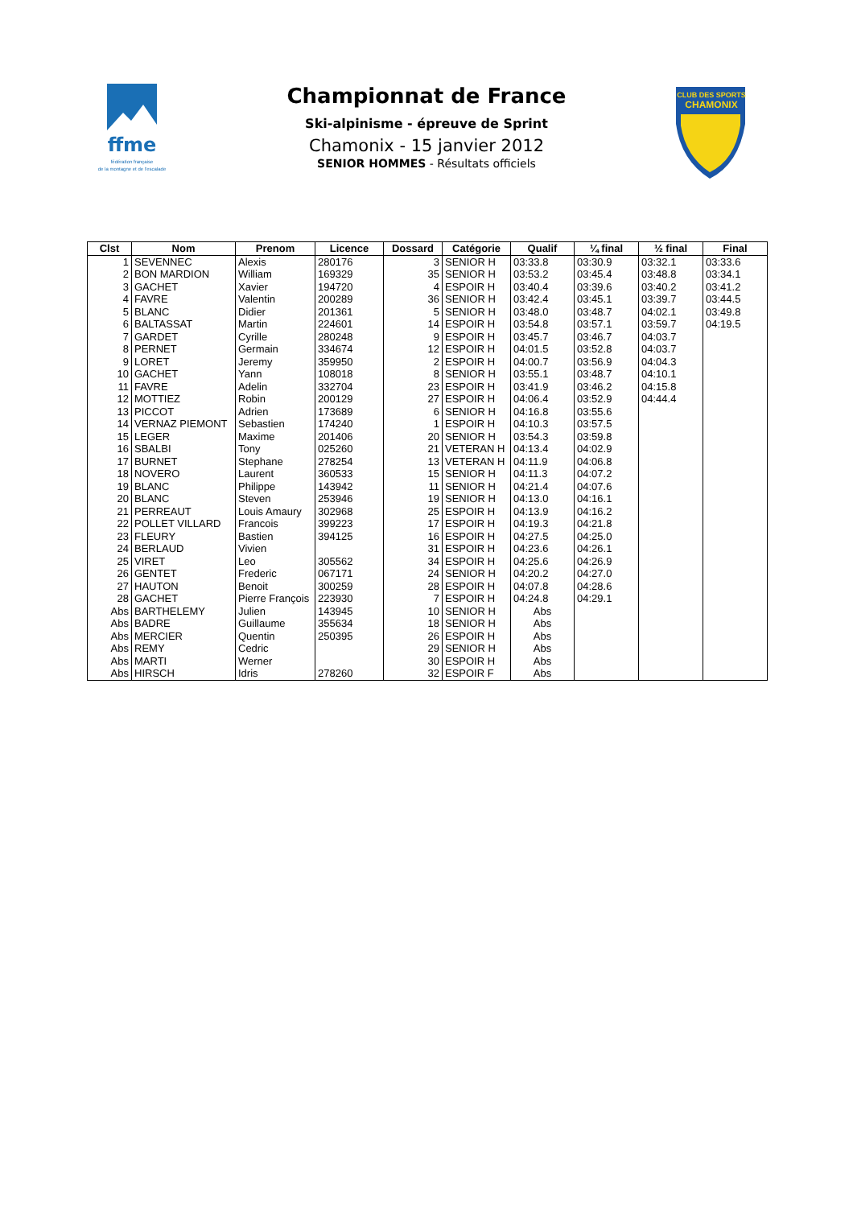ffme
fédération française
de la montagne et de l'escalade
CLUB DES SPORTS
CHAMONIX
Championnat de France
Ski-alpinisme - épreuve de Sprint
Chamonix - 15 janvier 2012
SENIOR HOMMES - Résultats officiels
| Clst | Nom | Prenom | Licence | Dossard | Catégorie | Qualif | ¼ final | ½ final | Final |
| --- | --- | --- | --- | --- | --- | --- | --- | --- | --- |
| 1 | SEVENNEC | Alexis | 280176 | 3 | SENIOR H | 03:33.8 | 03:30.9 | 03:32.1 | 03:33.6 |
| 2 | BON MARDION | William | 169329 | 35 | SENIOR H | 03:53.2 | 03:45.4 | 03:48.8 | 03:34.1 |
| 3 | GACHET | Xavier | 194720 | 4 | ESPOIR H | 03:40.4 | 03:39.6 | 03:40.2 | 03:41.2 |
| 4 | FAVRE | Valentin | 200289 | 36 | SENIOR H | 03:42.4 | 03:45.1 | 03:39.7 | 03:44.5 |
| 5 | BLANC | Didier | 201361 | 5 | SENIOR H | 03:48.0 | 03:48.7 | 04:02.1 | 03:49.8 |
| 6 | BALTASSAT | Martin | 224601 | 14 | ESPOIR H | 03:54.8 | 03:57.1 | 03:59.7 | 04:19.5 |
| 7 | GARDET | Cyrille | 280248 | 9 | ESPOIR H | 03:45.7 | 03:46.7 | 04:03.7 | |
| 8 | PERNET | Germain | 334674 | 12 | ESPOIR H | 04:01.5 | 03:52.8 | 04:03.7 | |
| 9 | LORET | Jeremy | 359950 | 2 | ESPOIR H | 04:00.7 | 03:56.9 | 04:04.3 | |
| 10 | GACHET | Yann | 108018 | 8 | SENIOR H | 03:55.1 | 03:48.7 | 04:10.1 | |
| 11 | FAVRE | Adelin | 332704 | 23 | ESPOIR H | 03:41.9 | 03:46.2 | 04:15.8 | |
| 12 | MOTTIEZ | Robin | 200129 | 27 | ESPOIR H | 04:06.4 | 03:52.9 | 04:44.4 | |
| 13 | PICCOT | Adrien | 173689 | 6 | SENIOR H | 04:16.8 | 03:55.6 | | |
| 14 | VERNAZ PIEMONT | Sebastien | 174240 | 1 | ESPOIR H | 04:10.3 | 03:57.5 | | |
| 15 | LEGER | Maxime | 201406 | 20 | SENIOR H | 03:54.3 | 03:59.8 | | |
| 16 | SBALBI | Tony | 025260 | 21 | VETERAN H | 04:13.4 | 04:02.9 | | |
| 17 | BURNET | Stephane | 278254 | 13 | VETERAN H | 04:11.9 | 04:06.8 | | |
| 18 | NOVERO | Laurent | 360533 | 15 | SENIOR H | 04:11.3 | 04:07.2 | | |
| 19 | BLANC | Philippe | 143942 | 11 | SENIOR H | 04:21.4 | 04:07.6 | | |
| 20 | BLANC | Steven | 253946 | 19 | SENIOR H | 04:13.0 | 04:16.1 | | |
| 21 | PERREAUT | Louis Amaury | 302968 | 25 | ESPOIR H | 04:13.9 | 04:16.2 | | |
| 22 | POLLET VILLARD | Francois | 399223 | 17 | ESPOIR H | 04:19.3 | 04:21.8 | | |
| 23 | FLEURY | Bastien | 394125 | 16 | ESPOIR H | 04:27.5 | 04:25.0 | | |
| 24 | BERLAUD | Vivien | | 31 | ESPOIR H | 04:23.6 | 04:26.1 | | |
| 25 | VIRET | Leo | 305562 | 34 | ESPOIR H | 04:25.6 | 04:26.9 | | |
| 26 | GENTET | Frederic | 067171 | 24 | SENIOR H | 04:20.2 | 04:27.0 | | |
| 27 | HAUTON | Benoit | 300259 | 28 | ESPOIR H | 04:07.8 | 04:28.6 | | |
| 28 | GACHET | Pierre François | 223930 | 7 | ESPOIR H | 04:24.8 | 04:29.1 | | |
| Abs | BARTHELEMY | Julien | 143945 | 10 | SENIOR H | Abs | | | |
| Abs | BADRE | Guillaume | 355634 | 18 | SENIOR H | Abs | | | |
| Abs | MERCIER | Quentin | 250395 | 26 | ESPOIR H | Abs | | | |
| Abs | REMY | Cedric | | 29 | SENIOR H | Abs | | | |
| Abs | MARTI | Werner | | 30 | ESPOIR H | Abs | | | |
| Abs | HIRSCH | Idris | 278260 | 32 | ESPOIR F | Abs | | | |